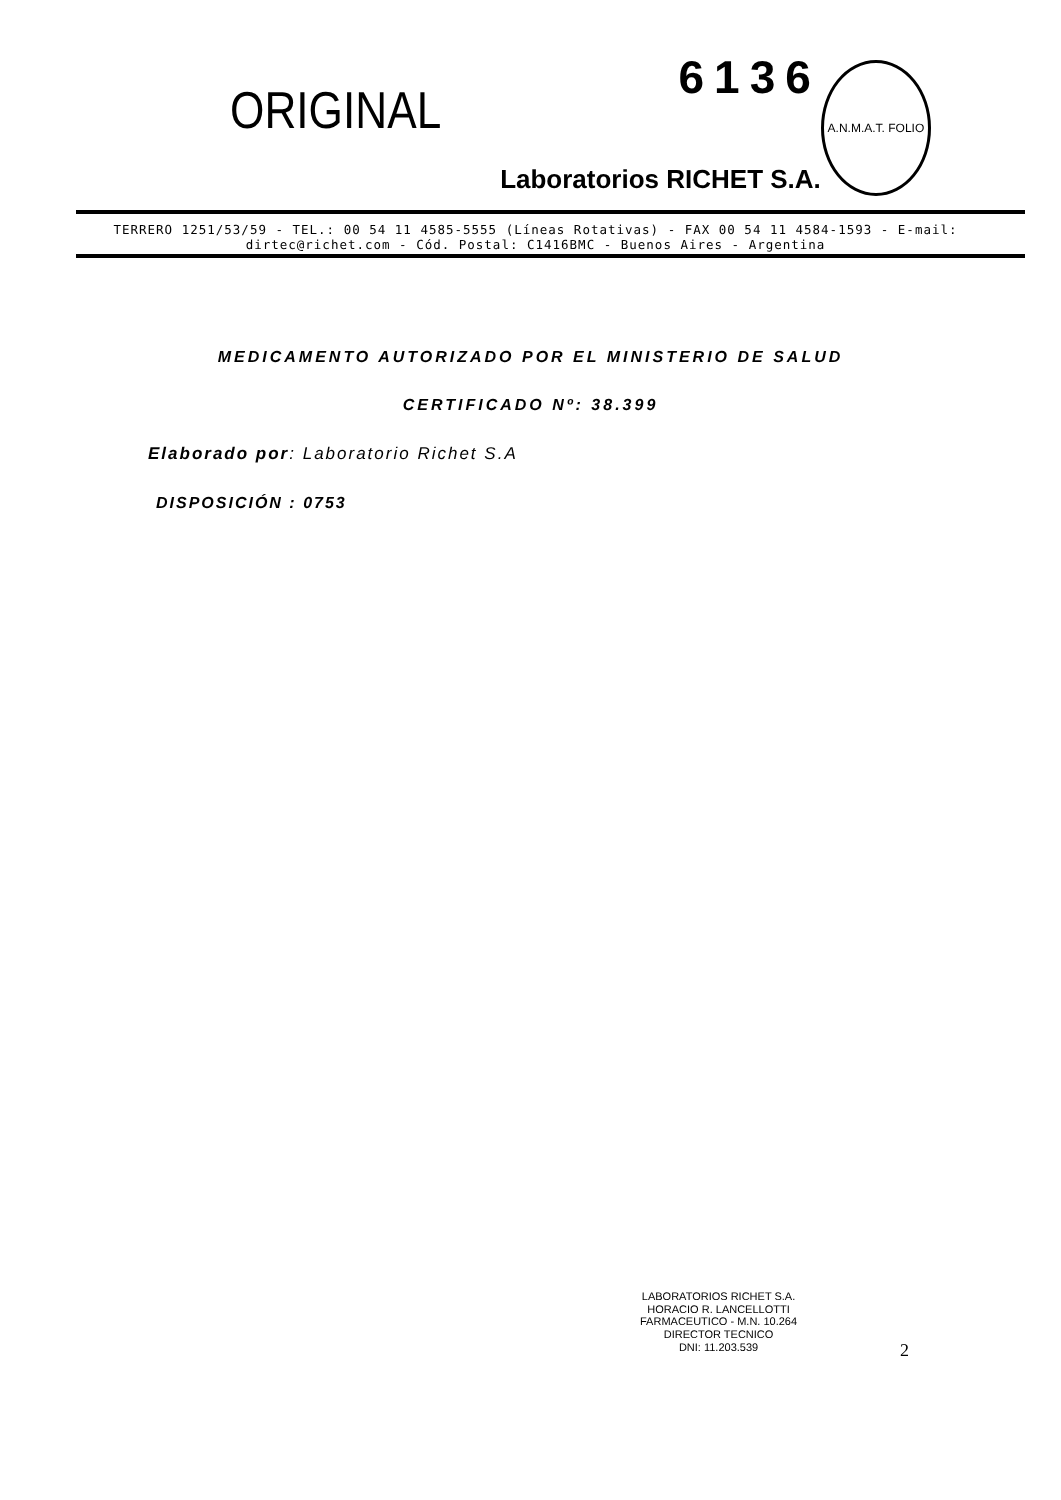ORIGINAL
6136
Laboratorios RICHET S.A.
A.N.M.A.T. FOLIO
TERRERO 1251/53/59 - TEL.: 00 54 11 4585-5555 (Líneas Rotativas) - FAX 00 54 11 4584-1593 - E-mail: dirtec@richet.com - Cód. Postal: C1416BMC - Buenos Aires - Argentina
MEDICAMENTO AUTORIZADO POR EL MINISTERIO DE SALUD
CERTIFICADO Nº: 38.399
Elaborado por: Laboratorio Richet S.A
DISPOSICIÓN : 0753
LABORATORIOS RICHET S.A.
HORACIO R. LANCELLOTTI
FARMACEUTICO - M.N. 10.264
DIRECTOR TECNICO
DNI: 11.203.539
2